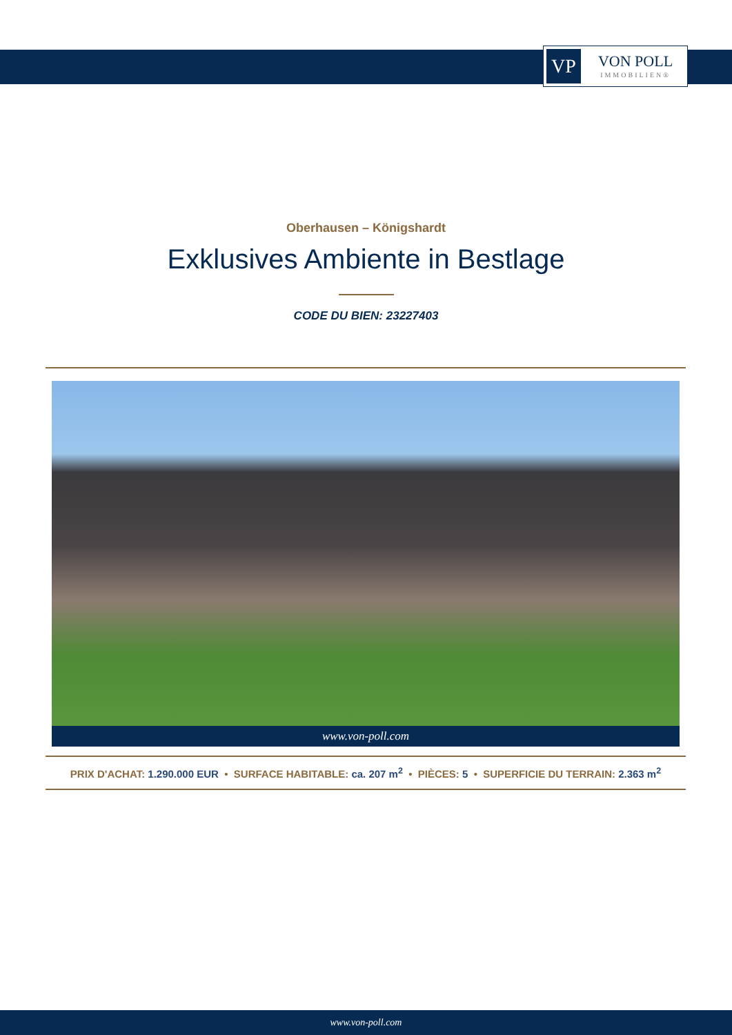VP
VON POLL
IMMOBILIEN®
Oberhausen – Königshardt
Exklusives Ambiente in Bestlage
CODE DU BIEN: 23227403
www.von-poll.com
PRIX D'ACHAT: 1.290.000 EUR • SURFACE HABITABLE: ca. 207 m<sup>2</sup> • PIÈCES: 5 • SUPERFICIE DU TERRAIN: 2.363 m<sup>2</sup>
www.von-poll.com